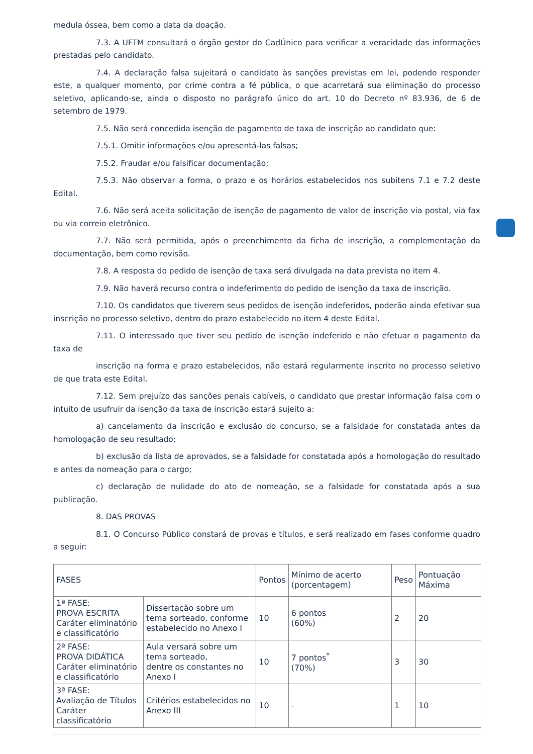medula óssea, bem como a data da doação.
7.3. A UFTM consultará o órgão gestor do CadÚnico para verificar a veracidade das informações prestadas pelo candidato.
7.4. A declaração falsa sujeitará o candidato às sanções previstas em lei, podendo responder este, a qualquer momento, por crime contra a fé pública, o que acarretará sua eliminação do processo seletivo, aplicando-se, ainda o disposto no parágrafo único do art. 10 do Decreto nº 83.936, de 6 de setembro de 1979.
7.5. Não será concedida isenção de pagamento de taxa de inscrição ao candidato que:
7.5.1. Omitir informações e/ou apresentá-las falsas;
7.5.2. Fraudar e/ou falsificar documentação;
7.5.3. Não observar a forma, o prazo e os horários estabelecidos nos subitens 7.1 e 7.2 deste Edital.
7.6. Não será aceita solicitação de isenção de pagamento de valor de inscrição via postal, via fax ou via correio eletrônico.
7.7. Não será permitida, após o preenchimento da ficha de inscrição, a complementação da documentação, bem como revisão.
7.8. A resposta do pedido de isenção de taxa será divulgada na data prevista no item 4.
7.9. Não haverá recurso contra o indeferimento do pedido de isenção da taxa de inscrição.
7.10. Os candidatos que tiverem seus pedidos de isenção indeferidos, poderão ainda efetivar sua inscrição no processo seletivo, dentro do prazo estabelecido no item 4 deste Edital.
7.11. O interessado que tiver seu pedido de isenção indeferido e não efetuar o pagamento da taxa de
inscrição na forma e prazo estabelecidos, não estará regularmente inscrito no processo seletivo de que trata este Edital.
7.12. Sem prejuízo das sanções penais cabíveis, o candidato que prestar informação falsa com o intuito de usufruir da isenção da taxa de inscrição estará sujeito a:
a) cancelamento da inscrição e exclusão do concurso, se a falsidade for constatada antes da homologação de seu resultado;
b) exclusão da lista de aprovados, se a falsidade for constatada após a homologação do resultado e antes da nomeação para o cargo;
c) declaração de nulidade do ato de nomeação, se a falsidade for constatada após a sua publicação.
8. DAS PROVAS
8.1. O Concurso Público constará de provas e títulos, e será realizado em fases conforme quadro a seguir:
| FASES | | Pontos | Mínimo de acerto (porcentagem) | Peso | Pontuação Máxima |
| 1ª FASE: PROVA ESCRITA Caráter eliminatório e classificatório | Dissertação sobre um tema sorteado, conforme estabelecido no Anexo I | 10 | 6 pontos (60%) | 2 | 20 |
| 2ª FASE: PROVA DIDÁTICA Caráter eliminatório e classificatório | Aula versará sobre um tema sorteado, dentre os constantes no Anexo I | 10 | 7 pontos<sup>*</sup> (70%) | 3 | 30 |
| 3ª FASE: Avaliação de Títulos Caráter classificatório | Critérios estabelecidos no Anexo III | 10 | - | 1 | 10 |